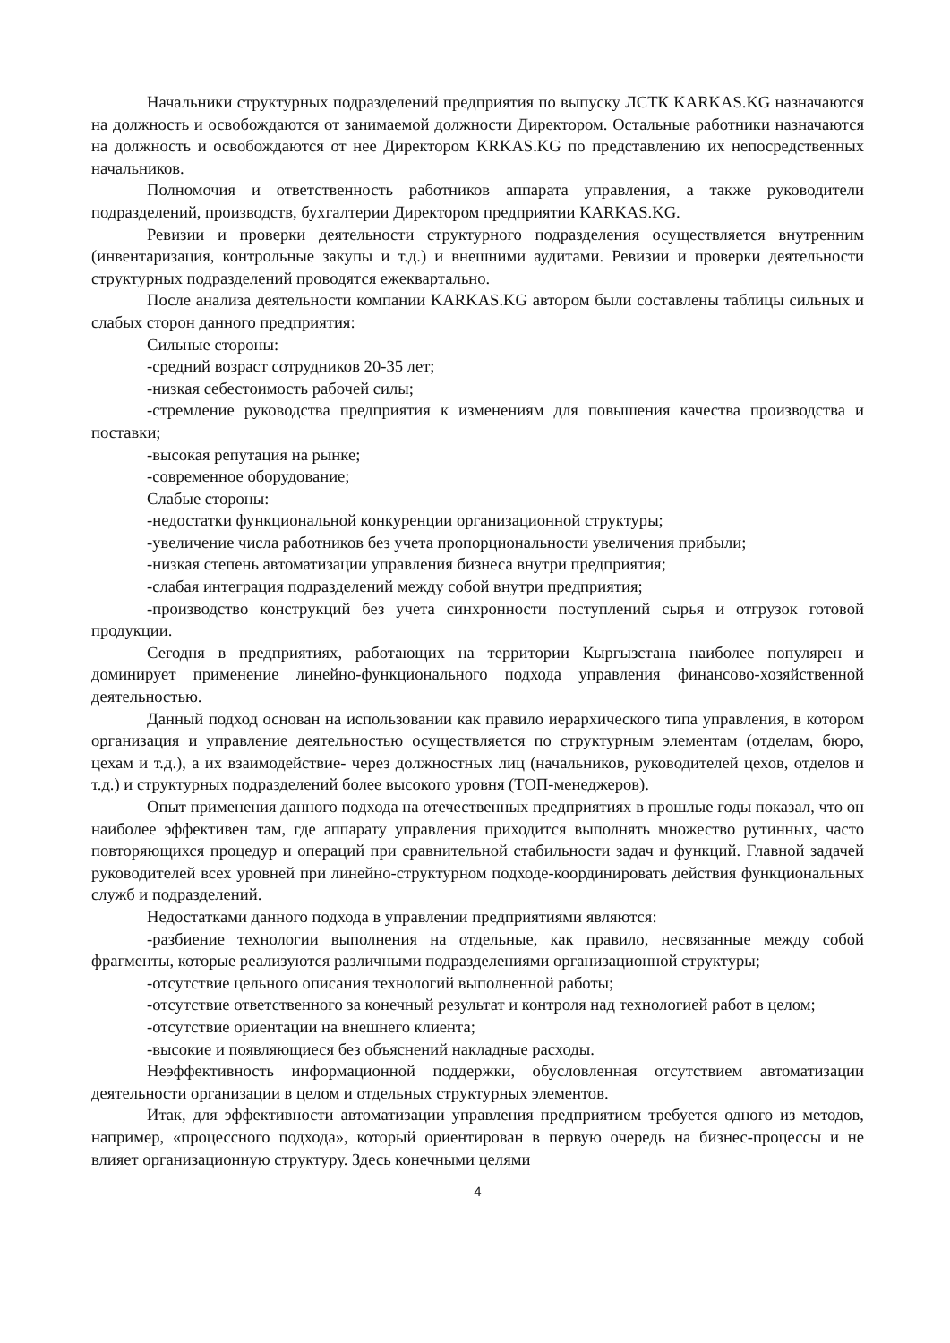Начальники структурных подразделений предприятия по выпуску ЛСТК KARKAS.KG назначаются на должность и освобождаются от занимаемой должности Директором. Остальные работники назначаются на должность и освобождаются от нее Директором KRKAS.KG по представлению их непосредственных начальников.
Полномочия и ответственность работников аппарата управления, а также руководители подразделений, производств, бухгалтерии Директором предприятии KARKAS.KG.
Ревизии и проверки деятельности структурного подразделения осуществляется внутренним (инвентаризация, контрольные закупы и т.д.) и внешними аудитами. Ревизии и проверки деятельности структурных подразделений проводятся ежеквартально.
После анализа деятельности компании KARKAS.KG автором были составлены таблицы сильных и слабых сторон данного предприятия:
Сильные стороны:
-средний возраст сотрудников 20-35 лет;
-низкая себестоимость рабочей силы;
-стремление руководства предприятия к изменениям для повышения качества производства и поставки;
-высокая репутация на рынке;
-современное оборудование;
Слабые стороны:
-недостатки функциональной конкуренции организационной структуры;
-увеличение числа работников без учета пропорциональности увеличения прибыли;
-низкая степень автоматизации управления бизнеса внутри предприятия;
-слабая интеграция подразделений между собой внутри предприятия;
-производство конструкций без учета синхронности поступлений сырья и отгрузок готовой продукции.
Сегодня в предприятиях, работающих на территории Кыргызстана наиболее популярен и доминирует применение линейно-функционального подхода управления финансово-хозяйственной деятельностью.
Данный подход основан на использовании как правило иерархического типа управления, в котором организация и управление деятельностью осуществляется по структурным элементам (отделам, бюро, цехам и т.д.), а их взаимодействие- через должностных лиц (начальников, руководителей цехов, отделов и т.д.) и структурных подразделений более высокого уровня (ТОП-менеджеров).
Опыт применения данного подхода на отечественных предприятиях в прошлые годы показал, что он наиболее эффективен там, где аппарату управления приходится выполнять множество рутинных, часто повторяющихся процедур и операций при сравнительной стабильности задач и функций. Главной задачей руководителей всех уровней при линейно-структурном подходе-координировать действия функциональных служб и подразделений.
Недостатками данного подхода в управлении предприятиями являются:
-разбиение технологии выполнения на отдельные, как правило, несвязанные между собой фрагменты, которые реализуются различными подразделениями организационной структуры;
-отсутствие цельного описания технологий выполненной работы;
-отсутствие ответственного за конечный результат и контроля над технологией работ в целом;
-отсутствие ориентации на внешнего клиента;
-высокие и появляющиеся без объяснений накладные расходы.
Неэффективность информационной поддержки, обусловленная отсутствием автоматизации деятельности организации в целом и отдельных структурных элементов.
Итак, для эффективности автоматизации управления предприятием требуется одного из методов, например, «процессного подхода», который ориентирован в первую очередь на бизнес-процессы и не влияет организационную структуру. Здесь конечными целями
4